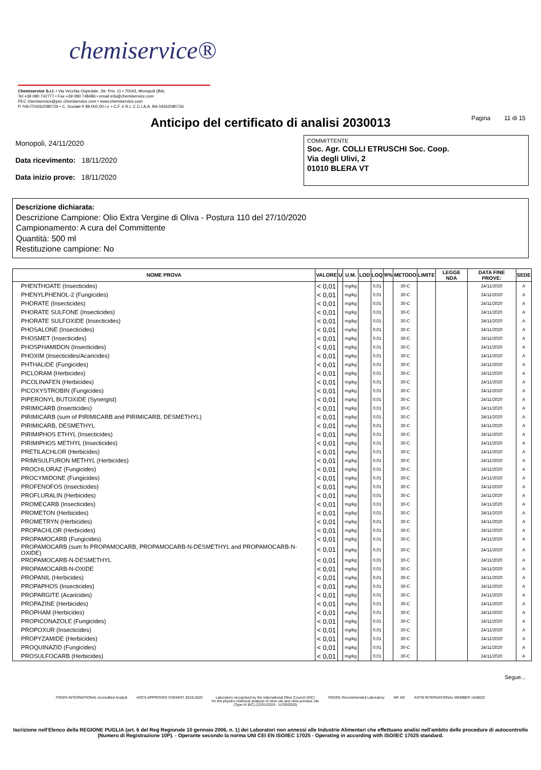chemiservice®
Chemiservice S.r.l. • Via Vecchia Ospedale, Str. Priv. 11 • 70043, Monopoli (BA)
Tel +39 080 742777 • Fax +39 080 748486 • email info@chemiservice.com
PEC chemiservice@pec.chemiservice.com • www.chemiservice.com
P. IVA IT04262080726 • C. Sociale € 89.000,00 i.v. • C.F. e R.I. C.C.I.A.A. BA 04262080726
Anticipo del certificato di analisi 2030013
Pagina 11 di 15
Monopoli, 24/11/2020
Data ricevimento: 18/11/2020
Data inizio prove: 18/11/2020
COMMITTENTE
Soc. Agr. COLLI ETRUSCHI Soc. Coop.
Via degli Ulivi, 2
01010 BLERA VT
Descrizione dichiarata:
Descrizione Campione: Olio Extra Vergine di Oliva - Postura 110 del 27/10/2020
Campionamento: A cura del Committente
Quantità: 500 ml
Restituzione campione: No
| NOME PROVA | VALORE | U | U.M. | LOD | LOQ | R% | METODO | LIMITE | LEGGE NDA | DATA FINE PROVE: | SEDE |
| --- | --- | --- | --- | --- | --- | --- | --- | --- | --- | --- | --- |
| PHENTHOATE (Insecticides) | < 0,01 | | mg/kg | | 0,01 | | 30-C | | | 24/11/2020 | A |
| PHENYLPHENOL-2 (Fungicides) | < 0,01 | | mg/kg | | 0,01 | | 30-C | | | 24/11/2020 | A |
| PHORATE (Insecticides) | < 0,01 | | mg/kg | | 0,01 | | 30-C | | | 24/11/2020 | A |
| PHORATE SULFONE (Insecticides) | < 0,01 | | mg/kg | | 0,01 | | 30-C | | | 24/11/2020 | A |
| PHORATE SULFOXIDE (Insecticides) | < 0,01 | | mg/kg | | 0,01 | | 30-C | | | 24/11/2020 | A |
| PHOSALONE (Insecticides) | < 0,01 | | mg/kg | | 0,01 | | 30-C | | | 24/11/2020 | A |
| PHOSMET (Insecticides) | < 0,01 | | mg/kg | | 0,01 | | 30-C | | | 24/11/2020 | A |
| PHOSPHAMIDON (Insecticides) | < 0,01 | | mg/kg | | 0,01 | | 30-C | | | 24/11/2020 | A |
| PHOXIM (Insecticides/Acaricides) | < 0,01 | | mg/kg | | 0,01 | | 30-C | | | 24/11/2020 | A |
| PHTHALIDE (Fungicides) | < 0,01 | | mg/kg | | 0,01 | | 30-C | | | 24/11/2020 | A |
| PICLORAM (Herbicides) | < 0,01 | | mg/kg | | 0,01 | | 30-C | | | 24/11/2020 | A |
| PICOLINAFEN (Herbicides) | < 0,01 | | mg/kg | | 0,01 | | 30-C | | | 24/11/2020 | A |
| PICOXYSTROBIN (Fungicides) | < 0,01 | | mg/kg | | 0,01 | | 30-C | | | 24/11/2020 | A |
| PIPERONYL BUTOXIDE (Synergist) | < 0,01 | | mg/kg | | 0,01 | | 30-C | | | 24/11/2020 | A |
| PIRIMICARB (Insecticides) | < 0,01 | | mg/kg | | 0,01 | | 30-C | | | 24/11/2020 | A |
| PIRIMICARB (sum of PIRIMICARB and PIRIMICARB, DESMETHYL) | < 0,01 | | mg/kg | | 0,01 | | 30-C | | | 24/11/2020 | A |
| PIRIMICARB, DESMETHYL | < 0,01 | | mg/kg | | 0,01 | | 30-C | | | 24/11/2020 | A |
| PIRIMIPHOS ETHYL (Insecticides) | < 0,01 | | mg/kg | | 0,01 | | 30-C | | | 24/11/2020 | A |
| PIRIMIPHOS METHYL (Insecticides) | < 0,01 | | mg/kg | | 0,01 | | 30-C | | | 24/11/2020 | A |
| PRETILACHLOR (Herbicides) | < 0,01 | | mg/kg | | 0,01 | | 30-C | | | 24/11/2020 | A |
| PRIMISULFURON METHYL (Herbicides) | < 0,01 | | mg/kg | | 0,01 | | 30-C | | | 24/11/2020 | A |
| PROCHLORAZ (Fungicides) | < 0,01 | | mg/kg | | 0,01 | | 30-C | | | 24/11/2020 | A |
| PROCYMIDONE (Fungicides) | < 0,01 | | mg/kg | | 0,01 | | 30-C | | | 24/11/2020 | A |
| PROFENOFOS (Insecticides) | < 0,01 | | mg/kg | | 0,01 | | 30-C | | | 24/11/2020 | A |
| PROFLURALIN (Herbicides) | < 0,01 | | mg/kg | | 0,01 | | 30-C | | | 24/11/2020 | A |
| PROMECARB (Insecticides) | < 0,01 | | mg/kg | | 0,01 | | 30-C | | | 24/11/2020 | A |
| PROMETON (Herbicides) | < 0,01 | | mg/kg | | 0,01 | | 30-C | | | 24/11/2020 | A |
| PROMETRYN (Herbicides) | < 0,01 | | mg/kg | | 0,01 | | 30-C | | | 24/11/2020 | A |
| PROPACHLOR (Herbicides) | < 0,01 | | mg/kg | | 0,01 | | 30-C | | | 24/11/2020 | A |
| PROPAMOCARB (Fungicides) | < 0,01 | | mg/kg | | 0,01 | | 30-C | | | 24/11/2020 | A |
| PROPAMOCARB (sum fo PROPAMOCARB, PROPAMOCARB-N-DESMETHYL and PROPAMOCARB-N-OXIDE) | < 0,01 | | mg/kg | | 0,01 | | 30-C | | | 24/11/2020 | A |
| PROPAMOCARB-N-DESMETHYL | < 0,01 | | mg/kg | | 0,01 | | 30-C | | | 24/11/2020 | A |
| PROPAMOCARB-N-OXIDE | < 0,01 | | mg/kg | | 0,01 | | 30-C | | | 24/11/2020 | A |
| PROPANIL (Herbicides) | < 0,01 | | mg/kg | | 0,01 | | 30-C | | | 24/11/2020 | A |
| PROPAPHOS (Insecticides) | < 0,01 | | mg/kg | | 0,01 | | 30-C | | | 24/11/2020 | A |
| PROPARGITE (Acaricides) | < 0,01 | | mg/kg | | 0,01 | | 30-C | | | 24/11/2020 | A |
| PROPAZINE (Herbicides) | < 0,01 | | mg/kg | | 0,01 | | 30-C | | | 24/11/2020 | A |
| PROPHAM (Herbicides) | < 0,01 | | mg/kg | | 0,01 | | 30-C | | | 24/11/2020 | A |
| PROPICONAZOLE (Fungicides) | < 0,01 | | mg/kg | | 0,01 | | 30-C | | | 24/11/2020 | A |
| PROPOXUR (Insecticides) | < 0,01 | | mg/kg | | 0,01 | | 30-C | | | 24/11/2020 | A |
| PROPYZAMIDE (Herbicides) | < 0,01 | | mg/kg | | 0,01 | | 30-C | | | 24/11/2020 | A |
| PROQUINAZID (Fungicides) | < 0,01 | | mg/kg | | 0,01 | | 30-C | | | 24/11/2020 | A |
| PROSULFOCARB (Herbicides) | < 0,01 | | mg/kg | | 0,01 | | 30-C | | | 24/11/2020 | A |
Segue...
FOSFA INTERNATIONAL Accredited Analyst AOCS APPROVED CHEMIST 2019-2020 Laboratory recognised by the International Olive Council (IOC)
for the physico-chemical analysis of olive oils and olive-pomace oils
(Type A/ B/C) (12/01/2019 - 11/30/2020) FEDIOL Recommended Laboratory MF AO ASTM INTERNATIONAL MEMBER 1548022
Iscrizione nell'Elenco della REGIONE PUGLIA (art. 6 del Reg Regionale 10 gennaio 2006, n. 1) dei Laboratori non annessi alle Industrie Alimentari che effettuano analisi nell'ambito delle procedure di autocontrollo (Numero di Registrazione 10P). - Operante secondo la norma UNI CEI EN ISO/IEC 17025 - Operating in according with ISO/IEC 17025 standard.